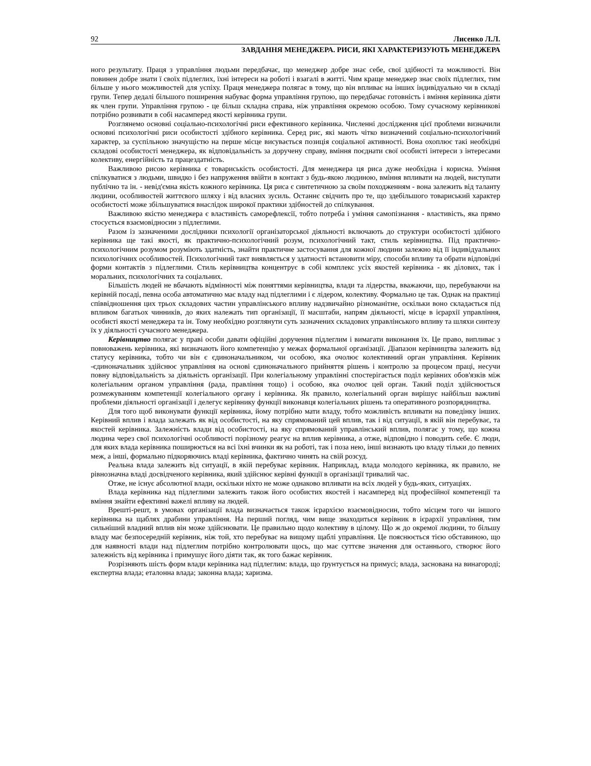92 Лисенко Л.Л.
ЗАВДАННЯ МЕНЕДЖЕРА. РИСИ, ЯКІ ХАРАКТЕРИЗУЮТЬ МЕНЕДЖЕРА
ного результату. Праця з управління людьми передбачає, що менеджер добре знає себе, свої здібності та можливості. Він повинен добре знати ї своїх підлеглих, їхні інтереси на роботі і взагалі в житті. Чим краще менеджер знає своїх підлеглих, тим більше у нього можливостей для успіху. Праця менеджера полягає в тому, що він впливає на інших індивідуально чи в складі групи. Тепер дедалі більшого поширення набуває форма управління групою, що передбачає готовність і вміння керівника діяти як член групи. Управління групою - це більш складна справа, ніж управління окремою особою. Тому сучасному керівникові потрібно розвивати в собі насамперед якості керівника групи.
Розглянемо основні соціально-психологічні риси ефективного керівника. Численні дослідження цієї проблеми визначили основні психологічні риси особистості здібного керівника. Серед рис, які мають чітко визначений соціально-психологічний характер, за суспільною значущістю на перше місце висувається позиція соціальної активності. Вона охоплює такі необхідні складові особистості менеджера, як відповідальність за доручену справу, вміння поєднати свої особисті інтереси з інтересами колективу, енергійність та працездатність.
Важливою рисою керівника є товариськість особистості. Для менеджера ця риса дуже необхідна і корисна. Уміння спілкуватися з людьми, швидко і без напруження ввійти в контакт з будь-якою людиною, вміння впливати на людей, виступати публічно та ін. - невід'ємна якість кожного керівника. Ця риса є синтетичною за своїм походженням - вона залежить від таланту людини, особливостей життєвого шляху і від власних зусиль. Останнє свідчить про те, що здебільшого товариський характер особистості може збільшуватися внаслідок широкої практики здібностей до спілкування.
Важливою якістю менеджера є властивість саморефлексії, тобто потреба і уміння самопізнання - властивість, яка прямо стосується взаємовідносин з підлеглими.
Разом із зазначеними дослідники психології організаторської діяльності включають до структури особистості здібного керівника ще такі якості, як практично-психологічний розум, психологічний такт, стиль керівництва. Під практично-психологічним розумом розуміють здатність, знайти практичне застосування для кожної людини залежно від її індивідуальних психологічних особливостей. Психологічний такт виявляється у здатності встановити міру, способи впливу та обрати відповідні форми контактів з підлеглими. Стиль керівництва концентрує в собі комплекс усіх якостей керівника - як ділових, так і моральних, психологічних та соціальних.
Більшість людей не вбачають відмінності між поняттями керівництва, влади та лідерства, вважаючи, що, перебуваючи на керівній посаді, певна особа автоматично має владу над підлеглими і є лідером, колективу. Формально це так. Однак на практиці співвідношення цих трьох складових частин управлінського впливу надзвичайно різноманітне, оскільки воно складається під впливом багатьох чинників, до яких належать тип організації, її масштаби, напрям діяльності, місце в ієрархії управління, особисті якості менеджера та ін. Тому необхідно розглянути суть зазначених складових управлінського впливу та шляхи синтезу їх у діяльності сучасного менеджера.
Керівництво полягає у праві особи давати офіційні доручення підлеглим і вимагати виконання їх. Це право, випливає з повноважень керівника, які визначають його компетенцію у межах формальної організації. Діапазон керівництва залежить від статусу керівника, тобто чи він є єдиноначальником, чи особою, яка очолює колективний орган управління. Керівник -єдиноначальник здійснює управління на основі єдиноначального прийняття рішень і контролю за процесом праці, несучи повну відповідальність за діяльність організації. При колегіальному управлінні спостерігається поділ керівних обов'язків між колегіальним органом управління (рада, правління тощо) і особою, яка очолює цей орган. Такий поділ здійснюється розмежуванням компетенції колегіального органу і керівника. Як правило, колегіальний орган вирішує найбільш важливі проблеми діяльності організації і делегує керівнику функції виконавця колегіальних рішень та оперативного розпорядництва.
Для того щоб виконувати функції керівника, йому потрібно мати владу, тобто можливість впливати на поведінку інших. Керівний вплив і влада залежать як від особистості, на яку спрямований цей вплив, так і від ситуації, в якій він перебуває, та якостей керівника. Залежність влади від особистості, на яку спрямований управлінський вплив, полягає у тому, що кожна людина через свої психологічні особливості порізному реагує на вплив керівника, а отже, відповідно і поводить себе. Є люди, для яких влада керівника поширюється на всі їхні вчинки як на роботі, так і поза нею, інші визнають цю владу тільки до певних меж, а інші, формально підкоряючись владі керівника, фактично чинять на свій розсуд.
Реальна влада залежить від ситуації, в якій перебуває керівник. Наприклад, влада молодого керівника, як правило, не рівнозначна владі досвідченого керівника, який здійснює керівні функції в організації тривалий час.
Отже, не існує абсолютної влади, оскільки ніхто не може однаково впливати на всіх людей у будь-яких, ситуаціях.
Влада керівника над підлеглими залежить також його особистих якостей і насамперед від професійної компетенції та вміння знайти ефективні важелі впливу на людей.
Врешті-решт, в умовах організації влада визначається також ієрархією взаємовідносин, тобто місцем того чи іншого керівника на щаблях драбини управління. На перший погляд, чим вище знаходиться керівник в ієрархії управління, тим сильніший владний вплив він може здійснювати. Це правильно щодо колективу в цілому. Що ж до окремої людини, то більшу владу має безпосередній керівник, ніж той, хто перебуває на вищому щаблі управління. Це пояснюється тією обставиною, що для наявності влади над підлеглим потрібно контролювати щось, що має суттєве значення для останнього, створює його залежність від керівника і примушує його діяти так, як того бажає керівник.
Розрізняють шість форм влади керівника над підлеглим: влада, що ґрунтується на примусі; влада, заснована на винагороді; експертна влада; еталонна влада; законна влада; харизма.